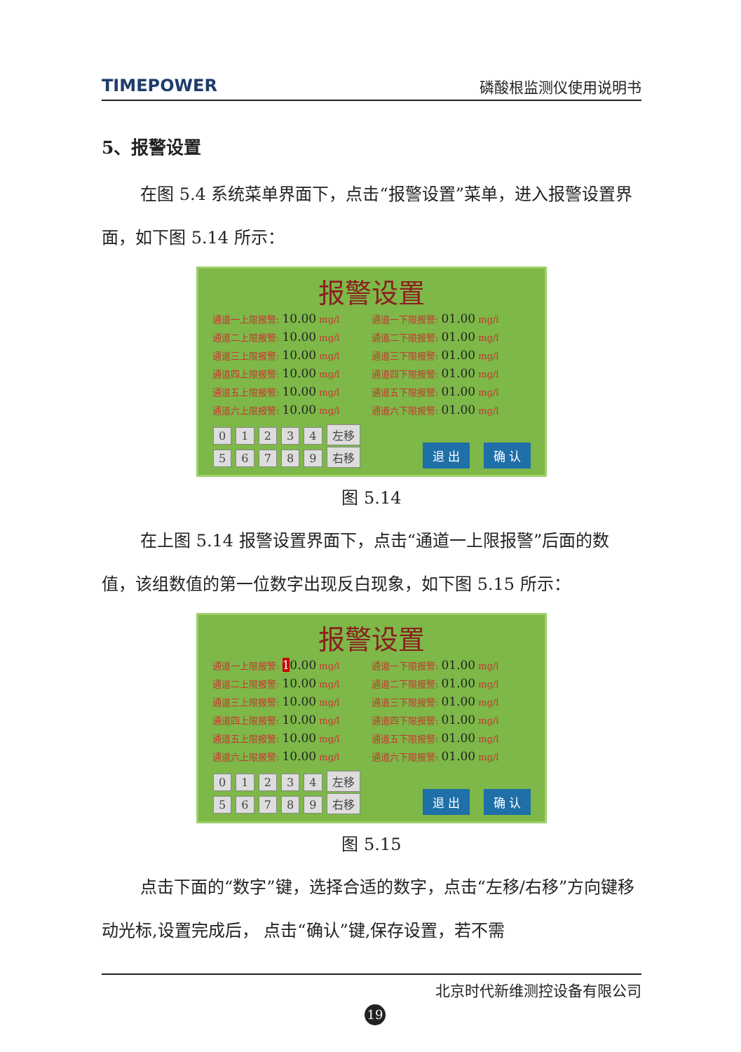TIMEPOWER 磷酸根监测仪使用说明书
5、报警设置
在图 5.4 系统菜单界面下，点击“报警设置”菜单，进入报警设置界面，如下图 5.14 所示：
报警设置
通道一上限报警: 10.00 mg/l
通道一下限报警: 01.00 mg/l
通道二上限报警: 10.00 mg/l
通道二下限报警: 01.00 mg/l
通道三上限报警: 10.00 mg/l
通道三下限报警: 01.00 mg/l
通道四上限报警: 10.00 mg/l
通道四下限报警: 01.00 mg/l
通道五上限报警: 10.00 mg/l
通道五下限报警: 01.00 mg/l
通道六上限报警: 10.00 mg/l
通道六下限报警: 01.00 mg/l
0 1 2 3 4 左移
5 6 7 8 9 右移
退 出 确 认
图 5.14
在上图 5.14 报警设置界面下，点击“通道一上限报警”后面的数值，该组数值的第一位数字出现反白现象，如下图 5.15 所示：
报警设置
通道一上限报警: 10.00 mg/l
通道一下限报警: 01.00 mg/l
通道二上限报警: 10.00 mg/l
通道二下限报警: 01.00 mg/l
通道三上限报警: 10.00 mg/l
通道三下限报警: 01.00 mg/l
通道四上限报警: 10.00 mg/l
通道四下限报警: 01.00 mg/l
通道五上限报警: 10.00 mg/l
通道五下限报警: 01.00 mg/l
通道六上限报警: 10.00 mg/l
通道六下限报警: 01.00 mg/l
0 1 2 3 4 左移
5 6 7 8 9 右移
退 出 确 认
图 5.15
点击下面的“数字”键，选择合适的数字，点击“左移/右移”方向键移动光标,设置完成后， 点击“确认”键,保存设置，若不需
北京时代新维测控设备有限公司
19